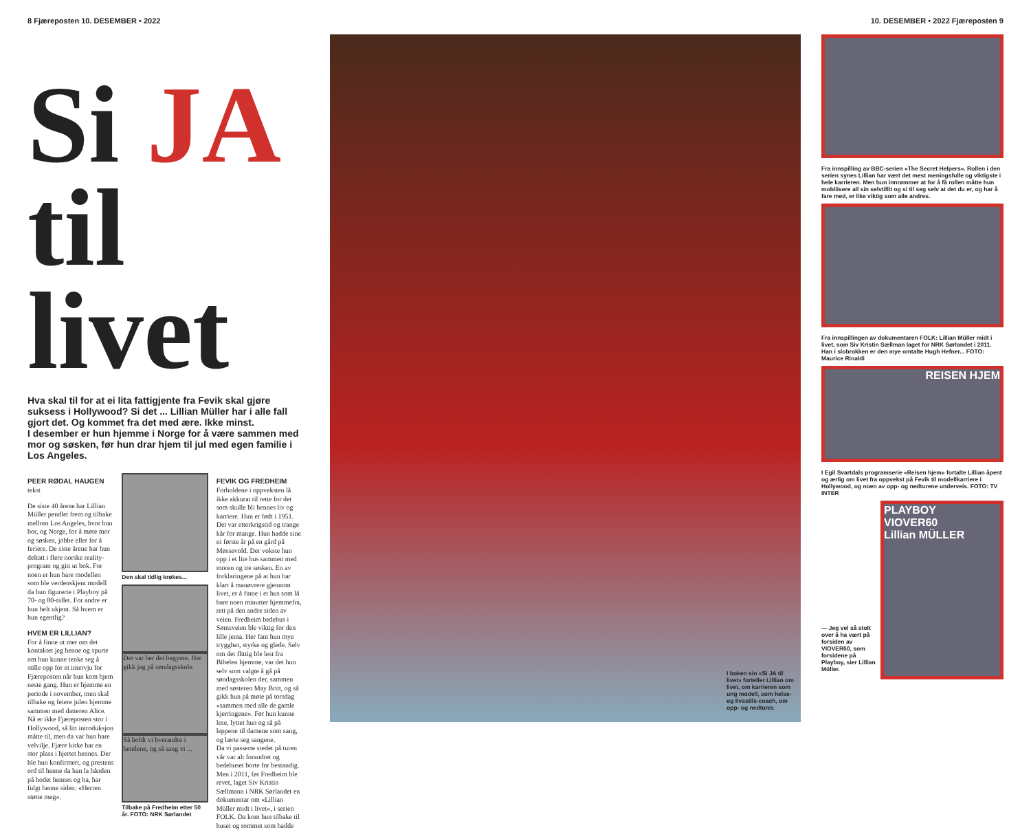8 Fjæreposten 10. DESEMBER • 2022 10. DESEMBER • 2022 Fjæreposten 9
Si JA
til livet
Hva skal til for at ei lita fattigjente fra Fevik skal gjøre suksess i Hollywood? Si det ... Lillian Müller har i alle fall gjort det. Og kommet fra det med ære. Ikke minst.
I desember er hun hjemme i Norge for å være sammen med mor og søsken, før hun drar hjem til jul med egen familie i Los Angeles.
PEER RØDAL HAUGEN
tekst
De siste 40 årene har Lillian Müller pendlet frem og tilbake mellom Los Angeles, hvor hun bor, og Norge, for å møte mor og søsken, jobbe eller for å feriere. De siste årene har hun deltatt i flere norske reality-program og gitt ut bok. For noen er hun bare modellen som ble verdenskjent modell da hun figurerte i Playboy på 70- og 80-tallet. For andre er hun helt ukjent. Så hvem er hun egentlig?
HVEM ER LILLIAN?
For å finne ut mer om det kontaktet jeg henne og spurte om hun kunne tenke seg å stille opp for et intervju for Fjæreposten når hun kom hjem neste gang. Hun er hjemme en periode i november, men skal tilbake og feiere julen hjemme sammen med datteren Alice.
Nå er ikke Fjæreposten stor i Hollywood, så litt introduksjon måtte til, men da var hun bare velvilje. Fjære kirke har en stor plass i hjertet hennes. Der ble hun konfirmert, og prestens ord til henne da han la hånden på hodet hennes og ba, har fulgt henne siden: «Herren støtte meg».
Den skal tidlig krøkes...
Det var her det begynte. Her gikk jeg på søndagsskole.
Så holdt vi hverandre i hendene, og så sang vi ...
Tilbake på Fredheim etter 50 år. FOTO: NRK Sørlandet
FEVIK OG FREDHEIM
Forholdene i oppveksten lå ikke akkurat til rette for det som skulle bli hennes liv og karriere. Hun er født i 1951. Det var etterkrigstid og trange kår for mange. Hun hadde sine ni første år på en gård på Møssevold. Der vokste hun opp i et lite hus sammen med moren og tre søsken. En av forklaringene på at hun har klart å manøvrere gjennom livet, er å finne i et hus som lå bare noen minutter hjemmefra, rett på den andre siden av veien. Fredheim bedehus i Sømsveien ble viktig for den lille jenta. Her fant hun mye trygghet, styrke og glede. Selv om det flittig ble lest fra Bibelen hjemme, var det hun selv som valgte å gå på søndagsskolen der, sammen med søsteren May Britt, og så gikk hun på møte på torsdag «sammen med alle de gamle kjerringene». Før hun kunne lese, lyttet hun og så på leppene til damene som sang, og lærte seg sangene.
Da vi passerte stedet på turen vår var alt forandret og bedehuset borte for bestandig.
Men i 2011, før Fredheim ble revet, laget Siv Kristin Sællmann i NRK Sørlandet en dokumentar om «Lillian Müller midt i livet», i serien FOLK. Da kom hun tilbake til huset og rommet som hadde
I boken sin «Si JA til livet» forteller Lillian om livet, om karrieren som ung modell, som helse- og livsstils-coach, om opp- og nedturer.
Fra innspilling av BBC-serien «The Secret Helpers». Rollen i den serien synes Lillian har vært det mest meningsfulle og viktigste i hele karrieren. Men hun innrømmer at for å få rollen måtte hun mobilisere all sin selvtillit og si til seg selv at det du er, og har å fare med, er like viktig som alle andres.
Fra innspillingen av dokumentaren FOLK: Lillian Müller midt i livet, som Siv Kristin Sællman laget for NRK Sørlandet i 2011. Han i slobrokken er den mye omtalte Hugh Hefner... FOTO: Maurice Rinaldi
REISEN HJEM
I Egil Svartdals programserie «Reisen hjem» fortalte Lillian åpent og ærlig om livet fra oppvekst på Fevik til modellkarriere i Hollywood, og noen av opp- og nedturene underveis. FOTO: TV INTER
— Jeg vel så stolt over å ha vært på forsiden av VIOVER60, som forsidene på Playboy, sier Lillian Müller.
PLAYBOY
VIOVER60
Lillian MÜLLER